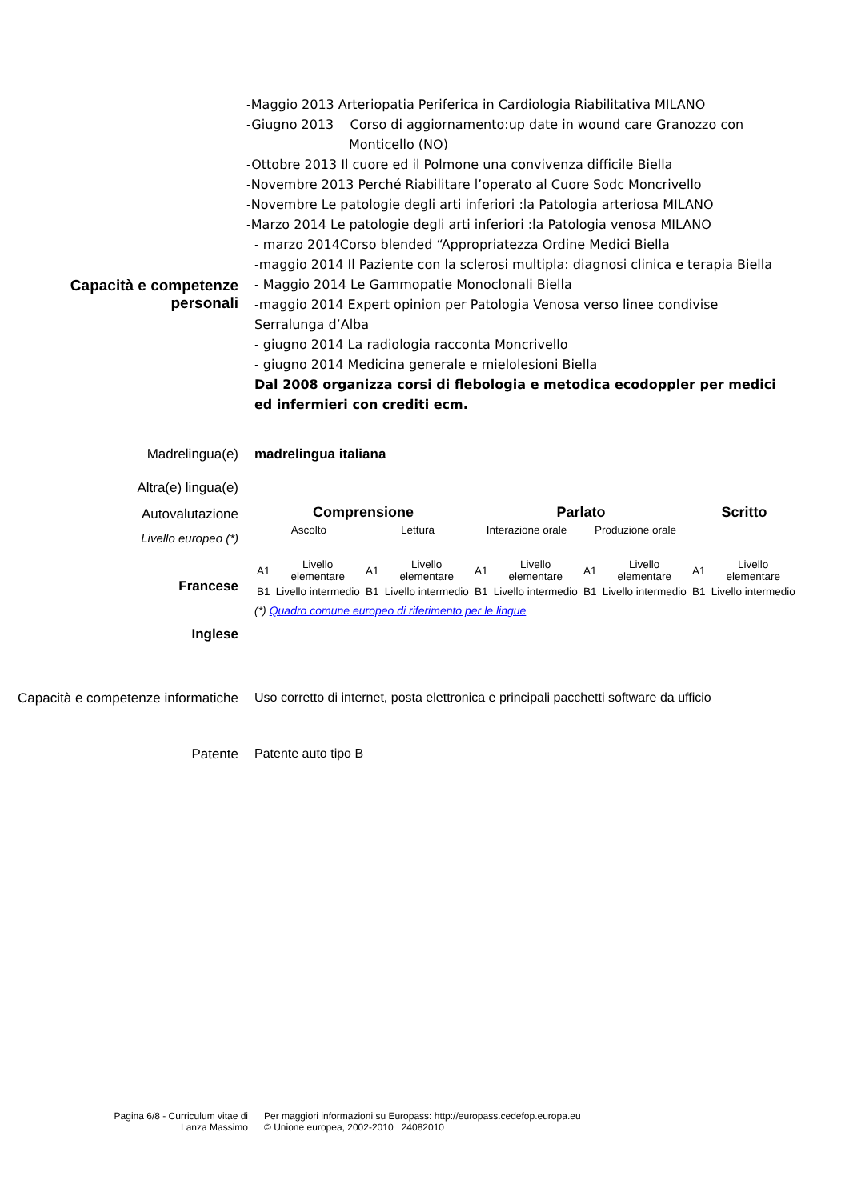Capacità e competenze personali
-Maggio 2013 Arteriopatia Periferica in Cardiologia Riabilitativa MILANO
-Giugno 2013 Corso di aggiornamento:up date in wound care Granozzo con
Monticello (NO)
-Ottobre 2013 Il cuore ed il Polmone una convivenza difficile Biella
-Novembre 2013 Perché Riabilitare l’operato al Cuore Sodc Moncrivello
-Novembre Le patologie degli arti inferiori :la Patologia arteriosa MILANO
-Marzo 2014 Le patologie degli arti inferiori :la Patologia venosa MILANO
- marzo 2014Corso blended “Appropriatezza Ordine Medici Biella
-maggio 2014 Il Paziente con la sclerosi multipla: diagnosi clinica e terapia Biella
- Maggio 2014 Le Gammopatie Monoclonali Biella
-maggio 2014 Expert opinion per Patologia Venosa verso linee condivise Serralunga d’Alba
- giugno 2014 La radiologia racconta Moncrivello
- giugno 2014 Medicina generale e mielolesioni Biella
Dal 2008 organizza corsi di flebologia e metodica ecodoppler per medici ed infermieri con crediti ecm.
Madrelingua(e) madrelingua italiana
Altra(e) lingua(e)
Autovalutazione
Livello europeo (*)
Francese
Inglese
| Comprensione | | | | Parlato | | | | Scritto | |
| --- | --- | --- | --- | --- | --- | --- | --- | --- | --- |
| Ascolto | | Lettura | | Interazione orale | | Produzione orale | | | |
| A1 | Livello elementare | A1 | Livello elementare | A1 | Livello elementare | A1 | Livello elementare | A1 | Livello elementare |
| B1 | Livello intermedio | B1 | Livello intermedio | B1 | Livello intermedio | B1 | Livello intermedio | B1 | Livello intermedio |
(*) Quadro comune europeo di riferimento per le lingue
Capacità e competenze informatiche
Uso corretto di internet, posta elettronica e principali pacchetti software da ufficio
Patente Patente auto tipo B
Pagina 6/8 - Curriculum vitae di
Lanza Massimo
Per maggiori informazioni su Europass: http://europass.cedefop.europa.eu
© Unione europea, 2002-2010 24082010